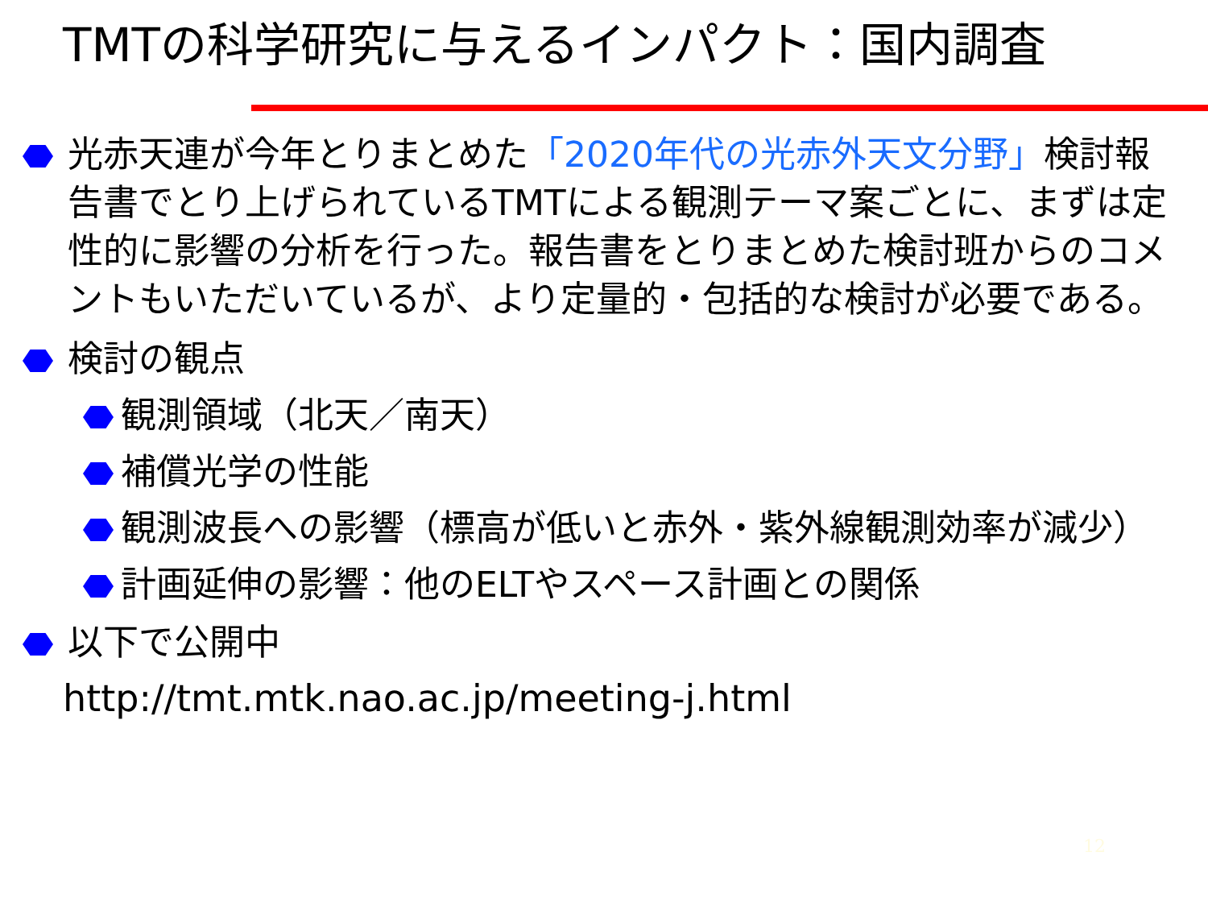TMTの科学研究に与えるインパクト：国内調査
光赤天連が今年とりまとめた「2020年代の光赤外天文分野」検討報告書でとり上げられているTMTによる観測テーマ案ごとに、まずは定性的に影響の分析を行った。報告書をとりまとめた検討班からのコメントもいただいているが、より定量的・包括的な検討が必要である。
検討の観点
観測領域（北天／南天）
補償光学の性能
観測波長への影響（標高が低いと赤外・紫外線観測効率が減少）
計画延伸の影響：他のELTやスペース計画との関係
以下で公開中
http://tmt.mtk.nao.ac.jp/meeting-j.html
12